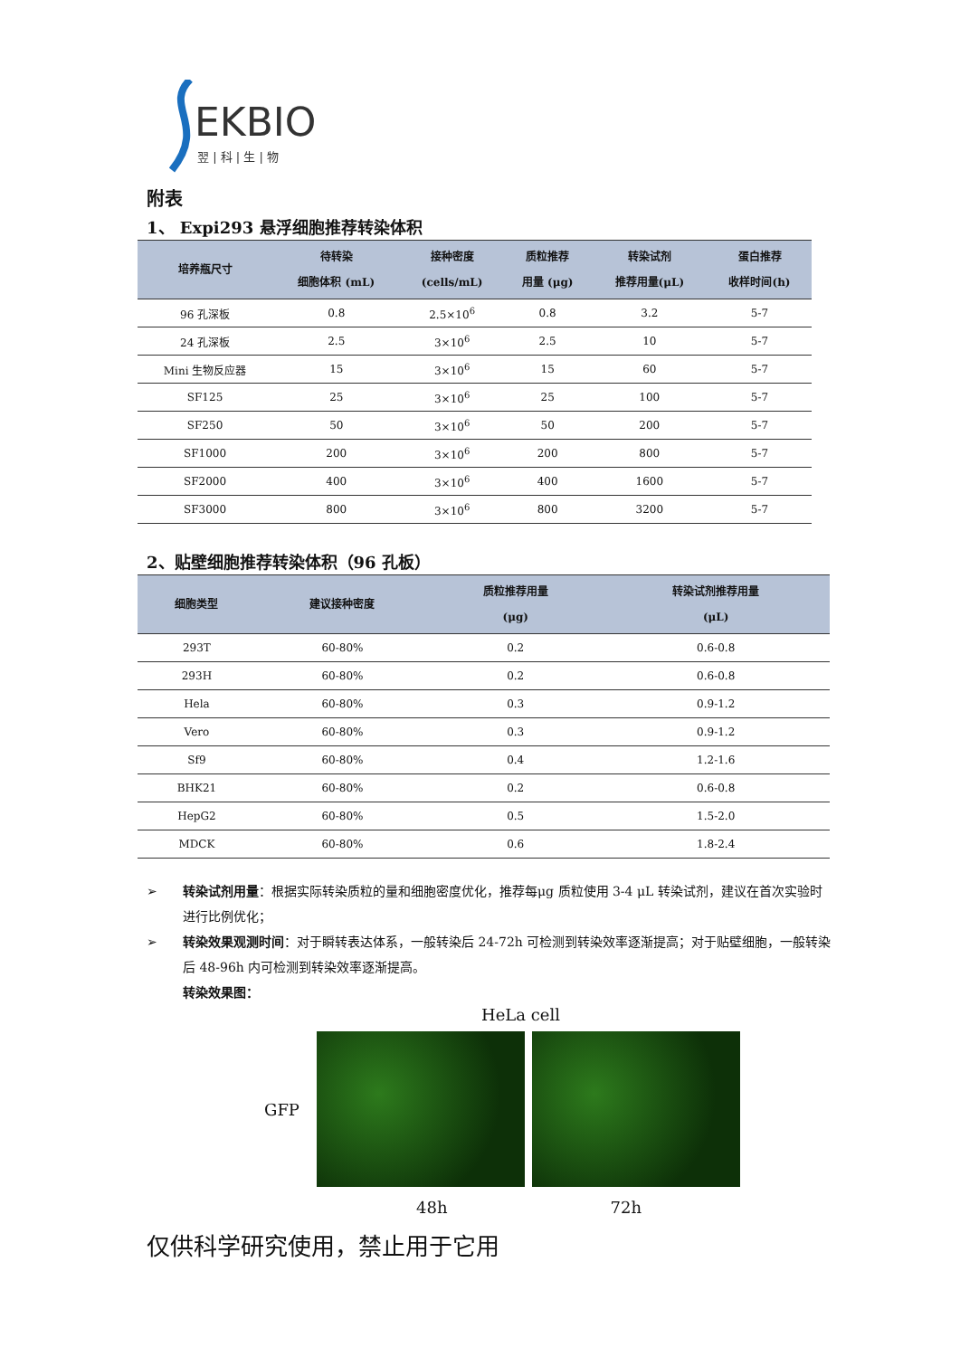EKBIO
翌 | 科 | 生 | 物
附表
1、 Expi293 悬浮细胞推荐转染体积
| 培养瓶尺寸 | 待转染 细胞体积 (mL) | 接种密度 (cells/mL) | 质粒推荐 用量 (μg) | 转染试剂 推荐用量(μL) | 蛋白推荐 收样时间(h) |
| --- | --- | --- | --- | --- | --- |
| 96 孔深板 | 0.8 | 2.5×10<sup>6</sup> | 0.8 | 3.2 | 5-7 |
| 24 孔深板 | 2.5 | 3×10<sup>6</sup> | 2.5 | 10 | 5-7 |
| Mini 生物反应器 | 15 | 3×10<sup>6</sup> | 15 | 60 | 5-7 |
| SF125 | 25 | 3×10<sup>6</sup> | 25 | 100 | 5-7 |
| SF250 | 50 | 3×10<sup>6</sup> | 50 | 200 | 5-7 |
| SF1000 | 200 | 3×10<sup>6</sup> | 200 | 800 | 5-7 |
| SF2000 | 400 | 3×10<sup>6</sup> | 400 | 1600 | 5-7 |
| SF3000 | 800 | 3×10<sup>6</sup> | 800 | 3200 | 5-7 |
2、贴壁细胞推荐转染体积（96 孔板）
| 细胞类型 | 建议接种密度 | 质粒推荐用量 (μg) | 转染试剂推荐用量 (μL) |
| --- | --- | --- | --- |
| 293T | 60-80% | 0.2 | 0.6-0.8 |
| 293H | 60-80% | 0.2 | 0.6-0.8 |
| Hela | 60-80% | 0.3 | 0.9-1.2 |
| Vero | 60-80% | 0.3 | 0.9-1.2 |
| Sf9 | 60-80% | 0.4 | 1.2-1.6 |
| BHK21 | 60-80% | 0.2 | 0.6-0.8 |
| HepG2 | 60-80% | 0.5 | 1.5-2.0 |
| MDCK | 60-80% | 0.6 | 1.8-2.4 |
➢ 转染试剂用量：根据实际转染质粒的量和细胞密度优化，推荐每μg 质粒使用 3-4 μL 转染试剂，建议在首次实验时进行比例优化；
➢ 转染效果观测时间：对于瞬转表达体系，一般转染后 24-72h 可检测到转染效率逐渐提高；对于贴壁细胞，一般转染后 48-96h 内可检测到转染效率逐渐提高。
转染效果图：
HeLa cell
GFP
48h 72h
仅供科学研究使用，禁止用于它用